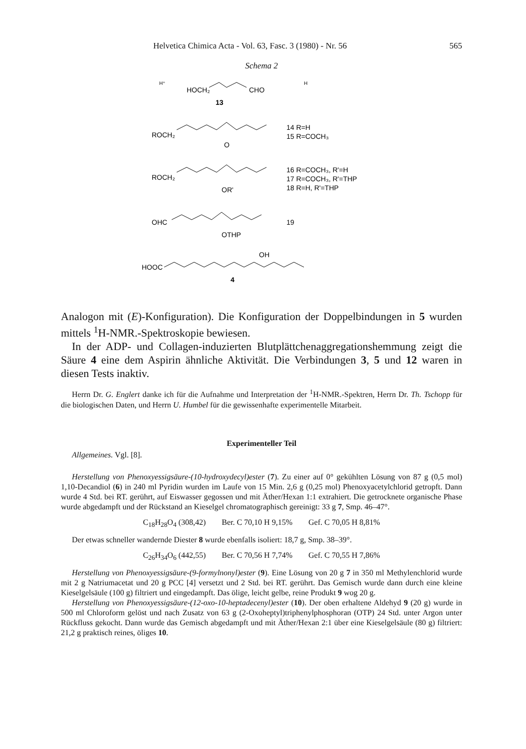Helvetica Chimica Acta - Vol. 63, Fasc. 3 (1980) - Nr. 56 565
Schema 2
HOCH₂
CHO
H⁺
H
13
ROCH₂
O
14 R=H
15 R=COCH₃
ROCH₂
OR'
16 R=COCH₃, R'=H
17 R=COCH₃, R'=THP
18 R=H, R'=THP
OHC
OTHP
19
HOOC
OH
4
Analogon mit (E)-Konfiguration). Die Konfiguration der Doppelbindungen in 5 wurden mittels <sup>1</sup>H-NMR.-Spektroskopie bewiesen.
In der ADP- und Collagen-induzierten Blutplättchenaggregationshemmung zeigt die Säure 4 eine dem Aspirin ähnliche Aktivität. Die Verbindungen 3, 5 und 12 waren in diesen Tests inaktiv.
Herrn Dr. G. Englert danke ich für die Aufnahme und Interpretation der <sup>1</sup>H-NMR.-Spektren, Herrn Dr. Th. Tschopp für die biologischen Daten, und Herrn U. Humbel für die gewissenhafte experimentelle Mitarbeit.
Experimenteller Teil
Allgemeines. Vgl. [8].
Herstellung von Phenoxyessigsäure-(10-hydroxydecyl)ester (7). Zu einer auf 0° gekühlten Lösung von 87 g (0,5 mol) 1,10-Decandiol (6) in 240 ml Pyridin wurden im Laufe von 15 Min. 2,6 g (0,25 mol) Phenoxyacetylchlorid getropft. Dann wurde 4 Std. bei RT. gerührt, auf Eiswasser gegossen und mit Äther/Hexan 1:1 extrahiert. Die getrocknete organische Phase wurde abgedampft und der Rückstand an Kieselgel chromatographisch gereinigt: 33 g 7, Smp. 46–47°.
C<sub>18</sub>H<sub>28</sub>O<sub>4</sub> (308,42) Ber. C 70,10 H 9,15% Gef. C 70,05 H 8,81%
Der etwas schneller wandernde Diester 8 wurde ebenfalls isoliert: 18,7 g, Smp. 38–39°.
C<sub>26</sub>H<sub>34</sub>O<sub>6</sub> (442,55) Ber. C 70,56 H 7,74% Gef. C 70,55 H 7,86%
Herstellung von Phenoxyessigsäure-(9-formylnonyl)ester (9). Eine Lösung von 20 g 7 in 350 ml Methylenchlorid wurde mit 2 g Natriumacetat und 20 g PCC [4] versetzt und 2 Std. bei RT. gerührt. Das Gemisch wurde dann durch eine kleine Kieselgelsäule (100 g) filtriert und eingedampft. Das ölige, leicht gelbe, reine Produkt 9 wog 20 g.
Herstellung von Phenoxyessigsäure-(12-oxo-10-heptadecenyl)ester (10). Der oben erhaltene Aldehyd 9 (20 g) wurde in 500 ml Chloroform gelöst und nach Zusatz von 63 g (2-Oxoheptyl)triphenylphosphoran (OTP) 24 Std. unter Argon unter Rückfluss gekocht. Dann wurde das Gemisch abgedampft und mit Äther/Hexan 2:1 über eine Kieselgelsäule (80 g) filtriert: 21,2 g praktisch reines, öliges 10.